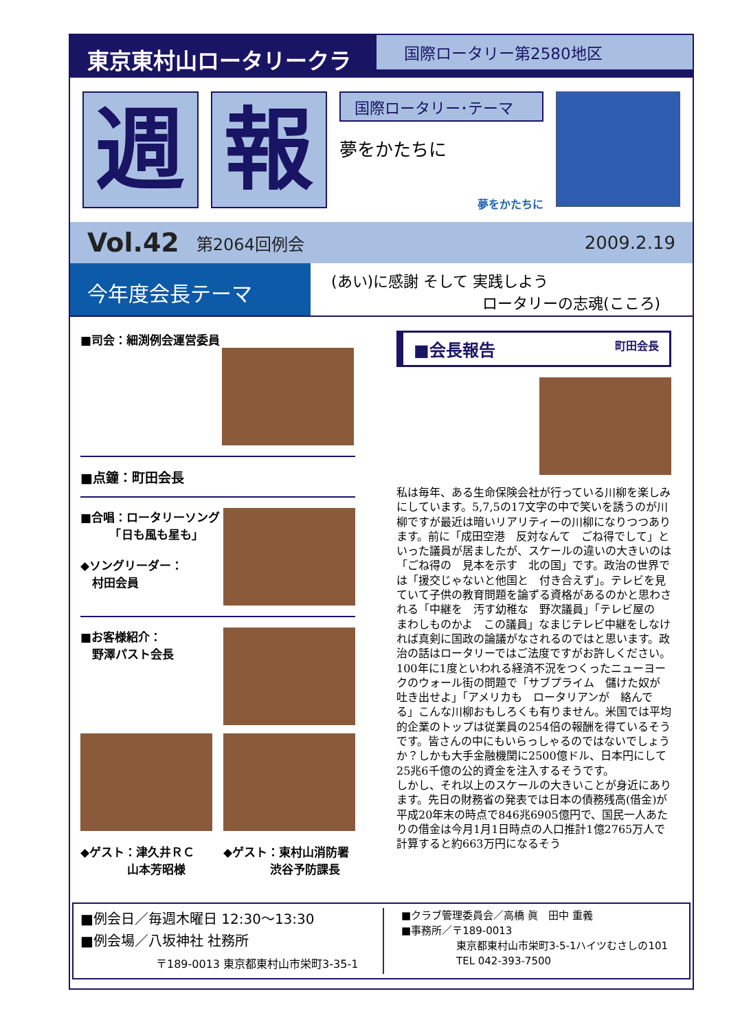東京東村山ロータリークラブ
国際ロータリー第2580地区
週 報
国際ロータリー･テーマ
夢をかたちに
夢をかたちに
Vol.42 第2064回例会 2009.2.19
今年度会長テーマ
(あい)に感謝 そして 実践しよう
ロータリーの志魂(こころ)
■司会：細渕例会運営委員
■点鐘：町田会長
■合唱：ロータリーソング
　　　「日も風も星も」
◆ソングリーダー：
　村田会員
■お客様紹介：
　野澤パスト会長
◆ゲスト：津久井ＲＣ
　　　　山本芳昭様
◆ゲスト：東村山消防署
　　　　渋谷予防課長
■会長報告 町田会長
私は毎年、ある生命保険会社が行っている川柳を楽しみにしています。5,7,5の17文字の中で笑いを誘うのが川柳ですが最近は暗いリアリティーの川柳になりつつあります。前に「成田空港　反対なんて　ごね得でして」といった議員が居ましたが、スケールの違いの大きいのは「ごね得の　見本を示す　北の国」です。政治の世界では「援交じゃないと他国と　付き合えず」。テレビを見ていて子供の教育問題を論ずる資格があるのかと思わされる「中継を　汚す幼稚な　野次議員」「テレビ屋の　まわしものかよ　この議員」なまじテレビ中継をしなければ真剣に国政の論議がなされるのではと思います。政治の話はロータリーではご法度ですがお許しください。
100年に1度といわれる経済不況をつくったニューヨークのウォール街の問題で「サブプライム　儲けた奴が　吐き出せよ」「アメリカも　ロータリアンが　絡んでる」こんな川柳おもしろくも有りません。米国では平均的企業のトップは従業員の254倍の報酬を得ているそうです。皆さんの中にもいらっしゃるのではないでしょうか？しかも大手金融機関に2500億ドル、日本円にして25兆6千億の公的資金を注入するそうです。
しかし、それ以上のスケールの大きいことが身近にあります。先日の財務省の発表では日本の債務残高(借金)が平成20年末の時点で846兆6905億円で、国民一人あたりの借金は今月1月1日時点の人口推計1億2765万人で計算すると約663万円になるそう
■例会日／毎週木曜日 12:30〜13:30
■例会場／八坂神社 社務所
〒189-0013 東京都東村山市栄町3-35-1
■クラブ管理委員会／高橋 眞　田中 重義
■事務所／〒189-0013
東京都東村山市栄町3-5-1ハイツむさしの101
TEL 042-393-7500